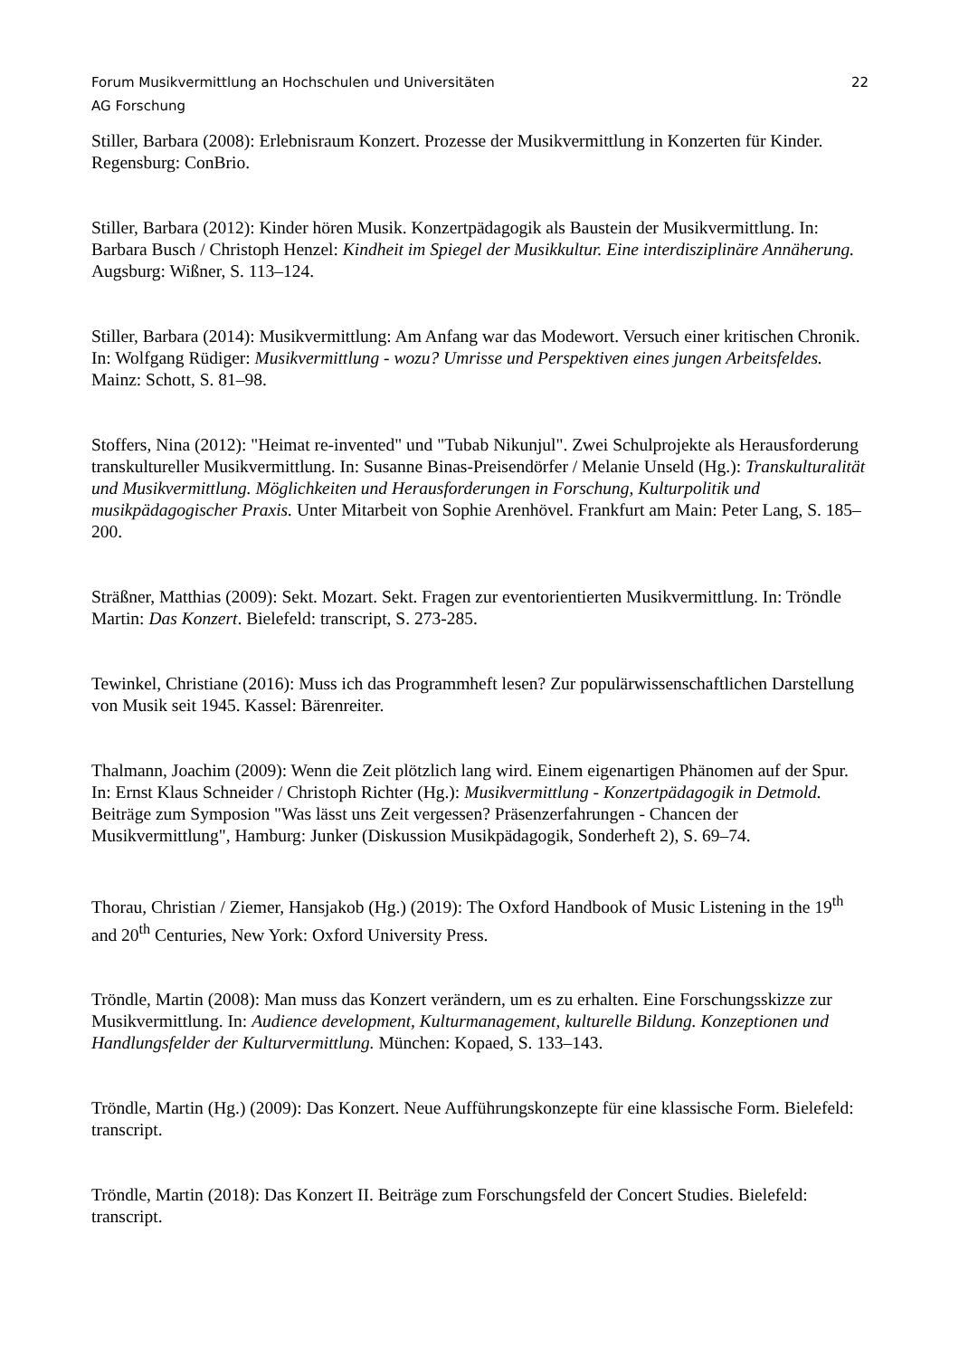Forum Musikvermittlung an Hochschulen und Universitäten 22
AG Forschung
Stiller, Barbara (2008): Erlebnisraum Konzert. Prozesse der Musikvermittlung in Konzerten für Kinder. Regensburg: ConBrio.
Stiller, Barbara (2012): Kinder hören Musik. Konzertpädagogik als Baustein der Musikvermittlung. In: Barbara Busch / Christoph Henzel: Kindheit im Spiegel der Musikkultur. Eine interdisziplinäre Annäherung. Augsburg: Wißner, S. 113–124.
Stiller, Barbara (2014): Musikvermittlung: Am Anfang war das Modewort. Versuch einer kritischen Chronik. In: Wolfgang Rüdiger: Musikvermittlung - wozu? Umrisse und Perspektiven eines jungen Arbeitsfeldes. Mainz: Schott, S. 81–98.
Stoffers, Nina (2012): "Heimat re-invented" und "Tubab Nikunjul". Zwei Schulprojekte als Herausforderung transkultureller Musikvermittlung. In: Susanne Binas-Preisendörfer / Melanie Unseld (Hg.): Transkulturalität und Musikvermittlung. Möglichkeiten und Herausforderungen in Forschung, Kulturpolitik und musikpädagogischer Praxis. Unter Mitarbeit von Sophie Arenhövel. Frankfurt am Main: Peter Lang, S. 185–200.
Sträßner, Matthias (2009): Sekt. Mozart. Sekt. Fragen zur eventorientierten Musikvermittlung. In: Tröndle Martin: Das Konzert. Bielefeld: transcript, S. 273-285.
Tewinkel, Christiane (2016): Muss ich das Programmheft lesen? Zur populärwissenschaftlichen Darstellung von Musik seit 1945. Kassel: Bärenreiter.
Thalmann, Joachim (2009): Wenn die Zeit plötzlich lang wird. Einem eigenartigen Phänomen auf der Spur. In: Ernst Klaus Schneider / Christoph Richter (Hg.): Musikvermittlung - Konzertpädagogik in Detmold. Beiträge zum Symposion "Was lässt uns Zeit vergessen? Präsenzerfahrungen - Chancen der Musikvermittlung", Hamburg: Junker (Diskussion Musikpädagogik, Sonderheft 2), S. 69–74.
Thorau, Christian / Ziemer, Hansjakob (Hg.) (2019): The Oxford Handbook of Music Listening in the 19<sup>th</sup> and 20<sup>th</sup> Centuries, New York: Oxford University Press.
Tröndle, Martin (2008): Man muss das Konzert verändern, um es zu erhalten. Eine Forschungsskizze zur Musikvermittlung. In: Audience development, Kulturmanagement, kulturelle Bildung. Konzeptionen und Handlungsfelder der Kulturvermittlung. München: Kopaed, S. 133–143.
Tröndle, Martin (Hg.) (2009): Das Konzert. Neue Aufführungskonzepte für eine klassische Form. Bielefeld: transcript.
Tröndle, Martin (2018): Das Konzert II. Beiträge zum Forschungsfeld der Concert Studies. Bielefeld: transcript.